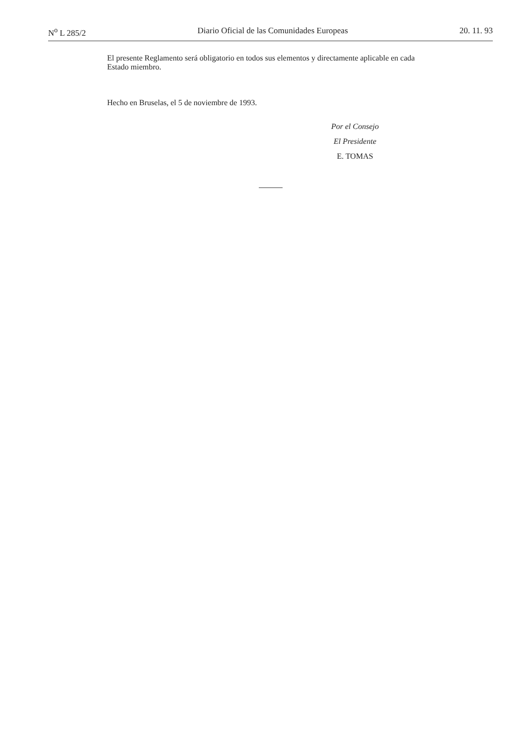N<sup>o</sup> L 285/2 Diario Oficial de las Comunidades Europeas 20. 11. 93
El presente Reglamento será obligatorio en todos sus elementos y directamente aplicable en cada Estado miembro.
Hecho en Bruselas, el 5 de noviembre de 1993.
Por el Consejo
El Presidente
E. TOMAS